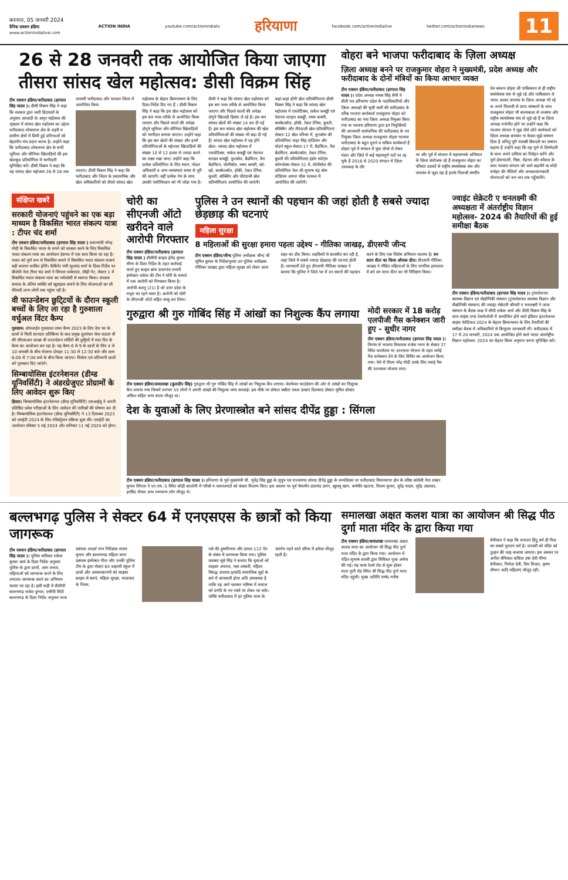करनाल, 05 जनवरी 2024
दैनिक एक्शन इंडिया
www.actionindialive.com
ACTION INDIA youtube.com/actionindiatv हरियाणा facebook.com/actionindialive twitter.com/actionindianews 11
26 से 28 जनवरी तक आयोजित किया जाएगा तीसरा सांसद खेल महोत्सव: डीसी विक्रम सिंह
टीम एक्शन इंडिया/फरीदाबाद (हरपाल सिंह यादव )। डीसी विक्रम सिंह ने कहा कि सरकार द्वारा जारी हिदायतों के अनुसार आजादी के अमृत महोत्सव की श्रृंखला में सांसद खेल महोत्सव का उद्देश्य फरीदाबाद लोकसभा क्षेत्र के शहरी व ग्रामीण क्षेत्रों में छिपी हुई प्रतिभाओं को बेहतरीन मंच प्रदान करना है। उन्होंने कहा कि फरीदाबाद लोकसभा क्षेत्र के सभी जूनियर और सीनियर खिलाड़ियों की इस खेलकूद प्रतियोगिता में भागीदारी सुनिश्चित करें। डीसी विक्रम ने कहा कि यह सांसद खेल महोत्सव 26 से 28 तक जनवरी फरीदाबाद और पलवल जिला में आयोजित किया
जाएगा। डीसी विक्रम सिंह ने कहा कि फरीदाबाद और जिला के प्रशासनिक और खेल अधिकारियों को तीसरे सांसद खेल महोत्सव के बेहतर क्रियान्वयन के लिए दिशा-निर्देश दिए गए हैं । डीसी विक्रम सिंह ने कहा कि इस खेल महोत्सव को इस बार भव्य तरीके से आयोजित किया जाएगा और पिछले सालों की अपेक्षा दोगुने जूनियर और सीनियर खिलाड़ियों को भागीदार बनाया जाएगा। उन्होंने कहा कि इस बार खेलों की संख्या और इनमें प्रतियोगिताओं के मद्देनजर खिलाड़ियों की संख्या 10 से 12 हजार से ज्यादा करने का लक्ष्य रखा जाए। उन्होंने कहा कि प्रत्येक प्रतियोगिता के लिए स्थान, नोडल अधिकारी व अन्य व्यवस्थाएं समय से पूरी की जाएगी। वहीं प्रत्येक गेम के साथ उसकी एसोसिएशन को भी जोड़ा गया है। डीसी ने कहा कि सांसद खेल महोत्सव को इस बार भव्य तरीके से आयोजित किया जाएगा और पिछले सालों की अपेक्षा दोगुने खिलाड़ी हिस्सा ले रहे है। इस बार सांसद खेलों की संख्या 14 कर दी गई हैं। इस बार सांसद खेल महोत्सव की खेल प्रतियोगिताओं की संख्या भी बढ़ा दी गई हैं। सांसद खेल महोत्सव में यह होंगे खेलः- सांसद खेल महोत्सव में एथलेटिक्स, सर्कल कबड्डी एवं नेशनल स्टाइल कबड्डी, फुटबॉल, बैडमिंटन, पैरा बैडमिंटन, वॉलीबॉल, रस्सा कस्सी, खो-खो, बास्केटबॉल, हॉकी, टेबल टेनिस, कुश्ती, बॉक्सिंग और तीरंदाजी खेल प्रतियोगिताएं आयोजित की जाएंगी। कहां-कहां होंगी खेल प्रतियोगिताएंः-डीसी विक्रम सिंह ने कहा कि सांसद खेल महोत्सव में एथलेटिक्स, सर्कल कबड्डी एवं नेशनल स्टाइल कबड्डी, रस्सा कस्सी, बास्केटबॉल, हॉकी, टेबल टेनिस, कुश्ती, बॉक्सिंग और तीरंदाजी खेल प्रतियोगिताएं सेक्टर-12 खेल परिसर में, फुटबॉल की प्रतियोगिता नाहर सिंह स्टेडियम और मोडर्न स्कूल सेक्टर-17 में, बैडमिंटन, पैरा बैडमिंटन, बास्केटबॉल, टेबल टेनिस, कुश्ती की प्रतियोगिताएं इंडोर स्पोर्ट्स कॉम्प्लेक्स सेक्टर-31 में, वॉलीबॉल की प्रतियोगिता नेता जी सुभाष चंद्र बोस स्टेडियम आगरा चौक पलवल में आयोजित की जाएँगी।
वोहरा बने भाजपा फरीदाबाद के ज़िला अध्यक्ष
ज़िला अध्यक्ष बनने पर राजकुमार वोहरा ने मुख्यमंत्री, प्रदेश अध्यक्ष और फरीदाबाद के दोनों मंत्रियों का किया आभार व्यक्त
टीम एक्शन इंडिया/फरीदाबाद (हरपाल सिंह यादव )। प्रदेश अध्यक्ष नायब सिंह सैनी ने बीती रात हरियाणा प्रदेश के पदाधिकारियों और ज़िला अध्यक्षों की सूची जारी की फरीदाबाद के वरिष्ठ भाजपा कार्यकर्ता राजकुमार वोहरा को फरीदाबाद का नया ज़िला अध्यक्ष नियुक्त किया गया क भाजपा हरियाणा द्वारा इन नियुक्तियों की जानकारी सार्वजनिक की फरीदाबाद के नव नियुक्त ज़िला अध्यक्ष राजकुमार वोहरा भाजपा फरीदाबाद के बहुत पुराने व सक्रिय कार्यकर्ता हैं वोहरा पूर्व में संगठन में युवा मोर्चा से लेकर मंडल और ज़िले में कई महत्वपूर्ण पदों पर रह चुके हैं 2016 से 2020 संगठन में ज़िला उपाध्यक्ष के तौर
पर और पूर्व में संगठन में महासम्पर्क अभियान के ज़िला संयोजक रहे हैं राजकुमार वोहरा का परिवार दशकों से राष्ट्रीय स्वयंसेवक संघ और जनसंघ से जुड़ा रहा है इनके पिताश्री स्वर्गीय प्रेम स्वरूप वोहरा जी पाकिस्तान से ही राष्ट्रीय स्वयंसेवक संघ से जुड़े रहे और पाकिस्तान से भारत आकर जनसंघ के ज़िला अध्यक्ष भी रहे क अपने पिताजी से प्राप्त संस्कारों के साथ राजकुमार वोहरा भी बाल्यकाल से जनसंघ और राष्ट्रीय स्वयंसेवक संघ से जुड़े रहे हैं क ज़िला अध्यक्ष मनोनीत होने पर उन्होंने कहा कि भाजपा संगठन ने मुझ जैसे छोटे कार्यकर्ता को ज़िला अध्यक्ष बनाकर ना केवल मुझे सम्मान दिया है अपितु पूरी पंजाबी बिरादरी का सम्मान बढ़ाया है उन्होंने कहा कि वह पूर्ण से ज़िम्मेदारी के साथ अपने दायित्व का निर्वहन करेंगे और पूर्ण ईमानदारी, निष्ठा, मेहनत और कौशल के साथ भाजपा संगठन को आगे बढ़ायेंगे क मोदी मनोहर की नीतियों और जनकल्याणकारी योजनाओं को जन जन तक पहुँचायेंगे।
संक्षिप्त खबरें
सरकारी योजनाएं पहुंचने का एक बड़ा माध्यम है विकसित भारत संकल्प यात्रा : टीपर चंद शर्मा
टीम एक्शन इंडिया/फरीदाबाद (हरपाल सिंह यादव ) प्रधानमंत्री नरेन्द्र मोदी के विकसित भारत के सपने को साकार करने के लिए विकसित भारत संकल्प यात्रा का आयोजन देशभर में एक साथ किया जा रहा है। भारत को पूर्ण रूप से विकसित बनाने में विकसित भारत संकल्प यात्राएं बड़ी कारगर साबित होंगी। कैबिनेट मंत्री मूलचंद शर्मा के दिशा-निर्देश पर बीजेपी नेता टीपर चंद शर्मा ने सिगला धर्मशाला, सीही गेट, सेक्टर 1 में विकसित भारत संकल्प यात्रा का गर्मजोशी से स्वागत किया। सरकार समाज के अंतिम व्यक्ति को खुशहाल बनाने के लिए योजनाओं का सौ फीसदी लाभ लोगों तक पहुंचा रही है।
वी फाउन्डेशन छुटि्टयों के दौरान स्कूली बच्चों के लिए ला रहा है गुरुशाला वर्चुअल विंटर कैम्प
गुरुग्राम। ऑनलाईन गुरुशाला समर कैम्प 2023 के लिए देश भर के छात्रों से मिली शानदार प्रतिक्रिया के बाद प्रमुख दूरसंचार सेवा प्रदाता वी की सीएसआर शाखा वी फाउन्डेशन सर्दियों की छुट्टियों में सात दिन के कैम्प का आयोजन कर रहा है। यह कैम्प 6 से 9 के छात्रों के लिए 4 से 10 जनवरी के बीच रोजाना दोपहर 11:30 से 12:30 बजे और शाम 6:00 से 7:00 बजे के बीच किया जाएगा। विजेता एवं प्रतिभागी छात्रों को पुरस्कार दिए जाएंगे।
सिम्बायोसिस इंटरनेशनल (डीम्ड यूनिवर्सिटी) ने अंडरग्रेजुएट प्रोग्रामों के लिए आवेदन शुरू किए
हिसार। सिम्बायोसिस इंटरनेशनल (डीम्ड यूनिवर्सिटी) एसआईयू ने अपनी प्रतिष्ठित प्रवेश परीक्षाओं के लिए आवेदन की तारीखों की घोषणा कर दी है। सिम्बायोसिस इंटरनेशनल (डीम्ड यूनिवर्सिटी) ने 13 दिसम्बर 2023 को एसईटी 2024 के लिए रजिस्ट्रेशन प्रक्रिया शुरू की। एसईटी का आयोजन रविवार 5 मई 2024 और शनिवार 11 मई 2024 को होगा।
चोरी का सीएनजी ऑटो खरीदने वाले आरोपी गिरफ्तार
टीम एक्शन इंडिया/फरीदाबाद (हरपाल सिंह यादव ) डीसीपी क्राइम हेमेंद्र कुमार मीणा के दिशा निर्देश के तहत कार्रवाई करते हुए क्राइम ब्रांच ऊंचागांव प्रभारी इंस्पेक्टर राकेश की टीम ने चोरी के मामले में एक आरोपी को गिरफ्तार किया है। आरोपी कल्लू (21) है जो उत्तर प्रदेश के मथुरा का रहने वाला है। आरोपी को चोरी के सीएनजी ऑटो सहित काबू कर लिया।
पुलिस ने उन स्थानों की पहचान की जहां होती है सबसे ज्यादा छेड़छाड़ की घटनाएं
महिला सुरक्षा
8 महिलाओं की सुरक्षा हमारा पहला उद्देश्य - गीतिका जाखड़, डीएसपी जीन्द
टीम एक्शन इंडिया/जीन्द पुलिस अधीक्षक जीन्द श्री सुमित कुमार के निर्देशानुसार उप पुलिस अधीक्षक गीतिका जाखड द्वारा महिला सुरक्षा को लेकर आज शहर का दौरा किया। लड़कियों से बातचीत कर रही है, जहां जिले में सबसे ज्यादा छेड़छाड़ की घटनाएं होती हैं। जानकारी देते हुए डीएसपी गीतिका जाखड ने बताया कि पुलिस ने जिले भर में उन स्थानों की पहचान करने के लिए एक विशेष अभियान चलाया है। वन स्टाप सेंटर का किया औचक दौरा। डीएसपी गीतिका जाखड ने पीडित महिलाओं के लिए नागरिक हस्पताल में बने वन स्टाप सैंटर का भी निरिक्षण किया।
गुरुद्वारा श्री गुरु गोबिंद सिंह में आंखों का निशुल्क कैंप लगाया
टीम एक्शन इंडिया/समालखा (कुलदीप सिंह) गुरुद्वारा श्री गुरु गोबिंद सिंह में आंखों का निशुल्क कैंप लगाया। वेलफेयर फाउंडेशन की ओर से आंखों का निशुल्क कैंप लगाया गया जिसमें लगभग 55 लोगों ने अपनी आंखों की निशुल्क जांच करवाई। इस मौके पर डॉक्टर बबीता रावल डाक्टर दिलसाद डॉक्टर सुमित डॉक्टर अंकित सहित अन्य स्टाफ मौजूद था।
मोदी सरकार में 18 करोड़ एलपीजी गैस कनेक्शन जारी हुए - सुधीर नागर
टीम एक्शन इंडिया/फरीदाबाद (हरपाल सिंह यादव )। तिगांव से भाजपा विधायक राजेश नागर के सेक्टर 37 स्थित कार्यालय पर उज्ज्वला योजना के तहत रसोई गैस कनेक्शन देने के लिए शिविर का आयोजन किया गया। ऐसे में पीएम नरेंद्र मोदी उनके लिए रसाई गैस की उज्ज्वला योजना लाए।
देश के युवाओं के लिए प्रेरणास्त्रोत बने सांसद दीपेंद्र हुड्डा : सिंगला
टीम एक्शन इंडिया/फरीदाबाद (हरपाल सिंह यादव )। हरियाणा के पूर्व मुख्यमंत्री चौ. भूपेंद्र सिंह हुड्डा के सुपुत्र एवं राज्यसभा सांसद दीपेंद्र हुड्डा के जन्मदिवस पर फरीदाबाद विधानसभा क्षेत्र के वरिष्ठ कांग्रेसी नेता लखन कुमार सिंगला ने एन.एच.-5 स्थित कौड़ी कालोनी में गरीबों व जरूरतमंदों को कंबल वितरण किए। इस अवसर पर पूर्व चेयरमैन डालचंद डागर, खुशबू खान, कर्मबीर खटाना, विजय कुमार, सुरेंद्र यादव, सुरेंद्र अग्रवाल, हरबिंद गोयल अन्य गणमान्य लोग मौजूद थे।
ज्वाइंट सेक्रेटरी ए धनलक्ष्मी की अध्यक्षता में अंतर्राष्ट्रीय विज्ञान महोत्सव- 2024 की तैयारियों की हुई समीक्षा बैठक
टीम एक्शन इंडिया/फरीदाबाद (हरपाल सिंह यादव )। ट्रांसलेशनल स्वास्थ्य विज्ञान एवं प्रौद्योगिकी संस्थान (ट्रांसलेशनल स्वास्थ्य विज्ञान और प्रौद्योगिकी संस्थान) की ज्वाइंट सेक्रेटरी श्रीमती ए धनलक्ष्मी ने आज संस्थान के बैठक कक्ष में सीपी राकेश आर्य और डीसी विक्रम सिंह के साथ साइंस एण्ड टेक्नोलॉजी में आयोजित होने वाले इंडियन इंटरनेशनल साइंस फेस्टिवल-2024 के बेहतर क्रियान्वयन के लिए तैयारियों की समीक्षा बैठक में अधिकारियों से बिन्दुवार जानकारी ली। फरीदाबाद में 17 से 20 जनवरी, 2024 तक आयोजित होने वाले भारत अंतर्राष्ट्रीय विज्ञान महोत्सव- 2024 का बेहतर क्रिया अनुमान करना सुनिश्चित करें।
बल्लभगढ़ पुलिस ने सेक्टर 64 में एनएसएस के छात्रों को किया जागरूक
टीम एक्शन इंडिया/फरीदाबाद (हरपाल सिंह यादव )। पुलिस कमिश्नर राकेश कुमार आर्य के दिशा निर्देश अनुसार पुलिस के द्वारा छात्रों, आम जनता, महिलाओं को जागरूक करने के लिए लगातार जागरूक करने का अभियान चलाए जा रहा है। इसी कड़ी में डीसीपी बल्लभगढ़ राजेश दुग्गल, एसीपी सिटी बल्लभगढ़ के दिशा निर्देश अनुसार थाना प्रबंधक आदर्श नगर निरीक्षक संजय कुमार और बल्लभगढ़ महिला थाना प्रबंधक इंस्पेक्टर गीता और उनकी पुलिस टीम के द्वारा सेक्टर 64 प्राइमरी स्कूल में छात्रों और अध्यापकगणों को साइबर क्राइम से बचने, महिला सुरक्षा, यातायात के नियम,
नशे की दुष्परिणाम और डायल 112 ऐप के संबंध में जागरूक किया गया। पुलिस प्रवक्ता सूबे सिंह ने बताया कि युवाओं को साइबर अपराध, नशा तस्करी, महिला विरुद्ध अपराध इत्यादि सामाजिक मुद्दों के बारे में जानकारी होना अति आवश्यक है ताकि वह आगे चलकर भविष्य में समाज को प्रगति के नए रास्ते पर लेकर जा सके। जोकि फरीदाबाद में हर पुलिस थाना के अंतर्गत पड़ने वाले एरिया में हमेशा मौजूद रहती है।
समालखा अक्षत कलश यात्रा का आयोजन श्री सिद्ध पीठ दुर्गा माता मंदिर के द्वारा किया गया
टीम एक्शन इंडिया/समालखा समालखा अक्षत कलश यात्रा का आयोजन श्री सिद्ध पीठ दुर्गा माता मंदिर के द्वारा किया गया। आयोजन में पंडित सुभाष शास्त्री द्वारा विधिवत पूजा अर्चना की गई। यह यात्रा रेलवे रोड से शुरू होकर माता पुली रोड स्थित श्री सिद्ध पीठ दुर्गा माता मंदिर पहुंची। मुख्य अतिथि पार्षद मनीष
बेनीवाल ने कहा कि सनातन हिंदू धर्म ही विश्व का सबसे पुरातन धर्म है। जनवरी को मंदिर को दुल्हन की तरह सजाया जाएगा। इस अवसर पर अनील बेनिवाल कविता उषा देवी मीणा बेनीवाल, निर्मला देवी, प्रिय मित्तल, कृष्ण धीमान आदि महिलाएं मौजूद रही।